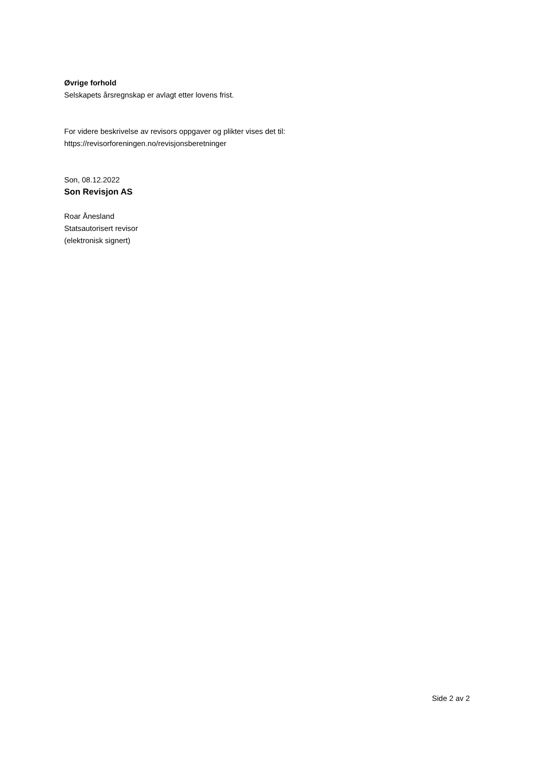Øvrige forhold
Selskapets årsregnskap er avlagt etter lovens frist.
For videre beskrivelse av revisors oppgaver og plikter vises det til:
https://revisorforeningen.no/revisjonsberetninger
Son, 08.12.2022
Son Revisjon AS
Roar Ånesland
Statsautorisert revisor
(elektronisk signert)
Side 2 av 2